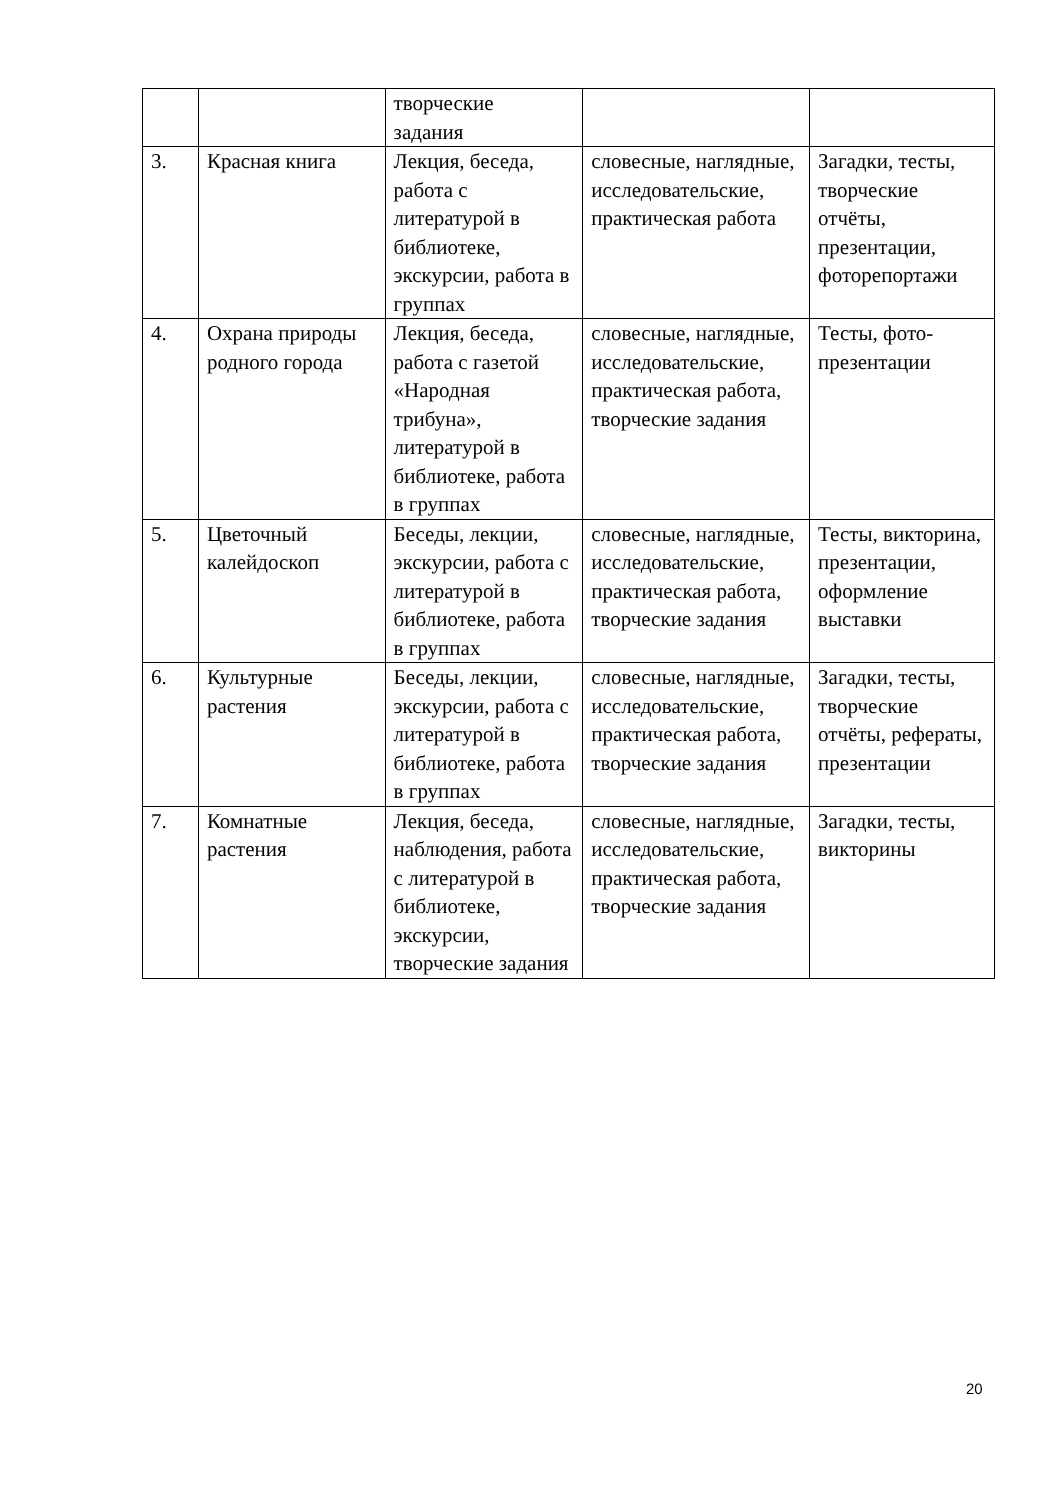| | | творческие задания | | |
| 3. | Красная книга | Лекция, беседа, работа с литературой в библиотеке, экскурсии, работа в группах | словесные, наглядные, исследовательские, практическая работа | Загадки, тесты, творческие отчёты, презентации, фоторепортажи |
| 4. | Охрана природы родного города | Лекция, беседа, работа с газетой «Народная трибуна», литературой в библиотеке, работа в группах | словесные, наглядные, исследовательские, практическая работа, творческие задания | Тесты, фото-презентации |
| 5. | Цветочный калейдоскоп | Беседы, лекции, экскурсии, работа с литературой в библиотеке, работа в группах | словесные, наглядные, исследовательские, практическая работа, творческие задания | Тесты, викторина, презентации, оформление выставки |
| 6. | Культурные растения | Беседы, лекции, экскурсии, работа с литературой в библиотеке, работа в группах | словесные, наглядные, исследовательские, практическая работа, творческие задания | Загадки, тесты, творческие отчёты, рефераты, презентации |
| 7. | Комнатные растения | Лекция, беседа, наблюдения, работа с литературой в библиотеке, экскурсии, творческие задания | словесные, наглядные, исследовательские, практическая работа, творческие задания | Загадки, тесты, викторины |
20